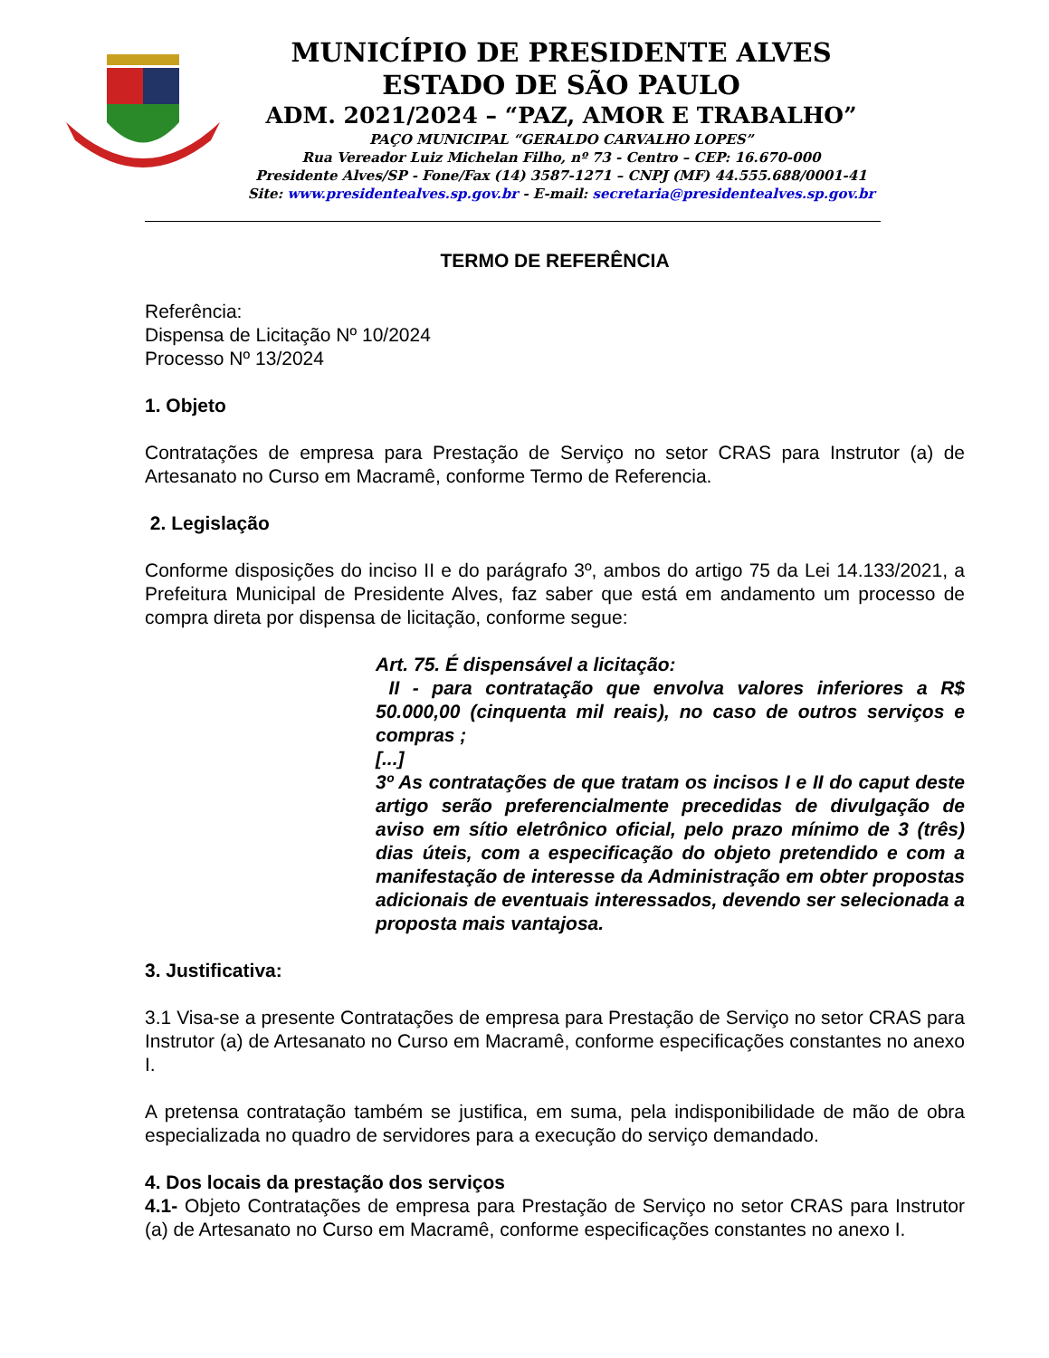MUNICÍPIO DE PRESIDENTE ALVES
ESTADO DE SÃO PAULO
ADM. 2021/2024 – “PAZ, AMOR E TRABALHO”
PAÇO MUNICIPAL “GERALDO CARVALHO LOPES”
Rua Vereador Luiz Michelan Filho, nº 73 - Centro – CEP: 16.670-000
Presidente Alves/SP - Fone/Fax (14) 3587-1271 – CNPJ (MF) 44.555.688/0001-41
Site: www.presidentealves.sp.gov.br - E-mail: secretaria@presidentealves.sp.gov.br
TERMO DE REFERÊNCIA
Referência:
Dispensa de Licitação Nº 10/2024
Processo Nº 13/2024
1. Objeto
Contratações de empresa para Prestação de Serviço no setor CRAS para Instrutor (a) de Artesanato no Curso em Macramê, conforme Termo de Referencia.
2. Legislação
Conforme disposições do inciso II e do parágrafo 3º, ambos do artigo 75 da Lei 14.133/2021, a Prefeitura Municipal de Presidente Alves, faz saber que está em andamento um processo de compra direta por dispensa de licitação, conforme segue:
Art. 75. É dispensável a licitação:
II - para contratação que envolva valores inferiores a R$ 50.000,00 (cinquenta mil reais), no caso de outros serviços e compras ;
[...]
3º As contratações de que tratam os incisos I e II do caput deste artigo serão preferencialmente precedidas de divulgação de aviso em sítio eletrônico oficial, pelo prazo mínimo de 3 (três) dias úteis, com a especificação do objeto pretendido e com a manifestação de interesse da Administração em obter propostas adicionais de eventuais interessados, devendo ser selecionada a proposta mais vantajosa.
3. Justificativa:
3.1 Visa-se a presente Contratações de empresa para Prestação de Serviço no setor CRAS para Instrutor (a) de Artesanato no Curso em Macramê, conforme especificações constantes no anexo I.
A pretensa contratação também se justifica, em suma, pela indisponibilidade de mão de obra especializada no quadro de servidores para a execução do serviço demandado.
4. Dos locais da prestação dos serviços
4.1- Objeto Contratações de empresa para Prestação de Serviço no setor CRAS para Instrutor (a) de Artesanato no Curso em Macramê, conforme especificações constantes no anexo I.